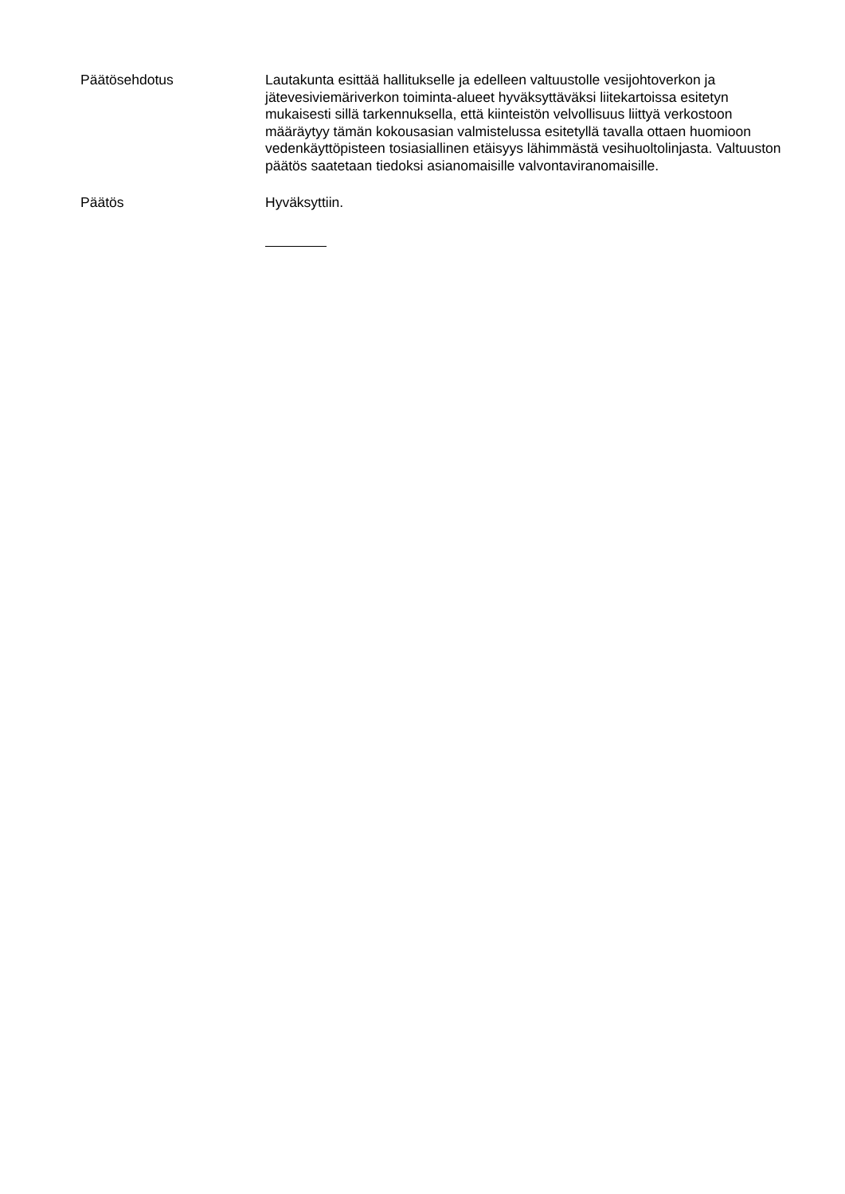Päätösehdotus
Lautakunta esittää hallitukselle ja edelleen valtuustolle vesijohtoverkon ja jätevesiviemäriverkon toiminta-alueet hyväksyttäväksi liitekartoissa esitetyn mukaisesti sillä tarkennuksella, että kiinteistön velvollisuus liittyä verkostoon määräytyy tämän kokousasian valmistelussa esitetyllä tavalla ottaen huomioon vedenkäyttöpisteen tosiasiallinen etäisyys lähimmästä vesihuoltolinjasta. Valtuuston päätös saatetaan tiedoksi asianomaisille valvontaviranomaisille.
Päätös
Hyväksyttiin.